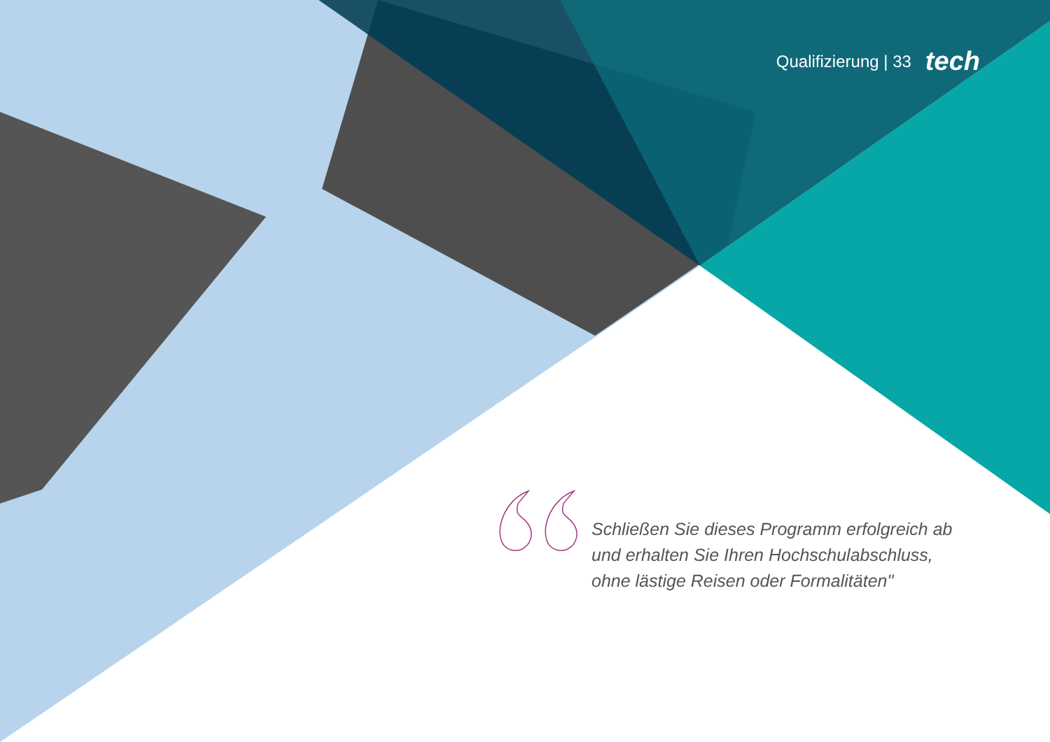Qualifizierung | 33 tech
Schließen Sie dieses Programm erfolgreich ab und erhalten Sie Ihren Hochschulabschluss, ohne lästige Reisen oder Formalitäten"